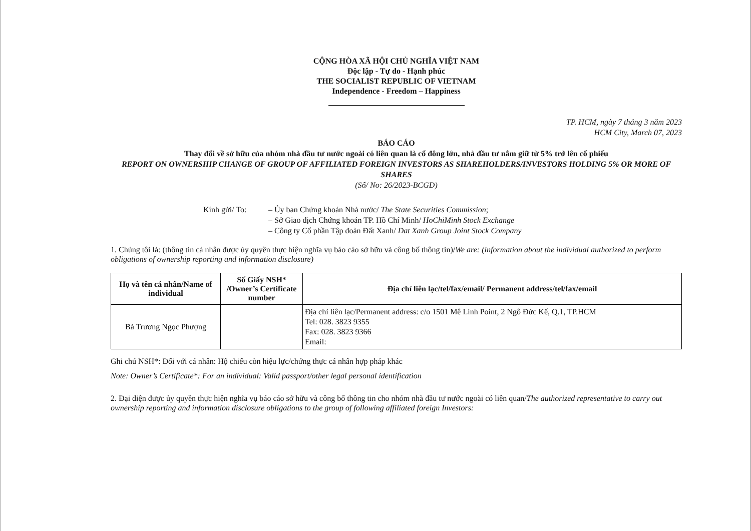CỘNG HÒA XÃ HỘI CHỦ NGHĨA VIỆT NAM
Độc lập - Tự do - Hạnh phúc
THE SOCIALIST REPUBLIC OF VIETNAM
Independence - Freedom – Happiness
TP. HCM, ngày 7 tháng 3 năm 2023
HCM City, March 07, 2023
BÁO CÁO
Thay đổi về sở hữu của nhóm nhà đầu tư nước ngoài có liên quan là cổ đông lớn, nhà đầu tư nắm giữ từ 5% trở lên cổ phiếu
REPORT ON OWNERSHIP CHANGE OF GROUP OF AFFILIATED FOREIGN INVESTORS AS SHAREHOLDERS/INVESTORS HOLDING 5% OR MORE OF SHARES
(Số/ No: 26/2023-BCGD)
Kính gửi/ To: – Ủy ban Chứng khoán Nhà nước/ The State Securities Commission;
– Sở Giao dịch Chứng khoán TP. Hồ Chí Minh/ HoChiMinh Stock Exchange
– Công ty Cổ phần Tập đoàn Đất Xanh/ Dat Xanh Group Joint Stock Company
1. Chúng tôi là: (thông tin cá nhân được ủy quyền thực hiện nghĩa vụ báo cáo sở hữu và công bố thông tin)/We are: (information about the individual authorized to perform obligations of ownership reporting and information disclosure)
| Họ và tên cá nhân/Name of individual | Số Giấy NSH* /Owner’s Certificate number | Địa chỉ liên lạc/tel/fax/email/ Permanent address/tel/fax/email |
| --- | --- | --- |
| Bà Trương Ngọc Phượng | | Địa chỉ liên lạc/Permanent address: c/o 1501 Mê Linh Point, 2 Ngô Đức Kế, Q.1, TP.HCM Tel: 028. 3823 9355 Fax: 028. 3823 9366 Email: |
Ghi chú NSH*: Đối với cá nhân: Hộ chiếu còn hiệu lực/chứng thực cá nhân hợp pháp khác
Note: Owner’s Certificate*: For an individual: Valid passport/other legal personal identification
2. Đại diện được ủy quyền thực hiện nghĩa vụ báo cáo sở hữu và công bố thông tin cho nhóm nhà đầu tư nước ngoài có liên quan/The authorized representative to carry out ownership reporting and information disclosure obligations to the group of following affiliated foreign Investors: